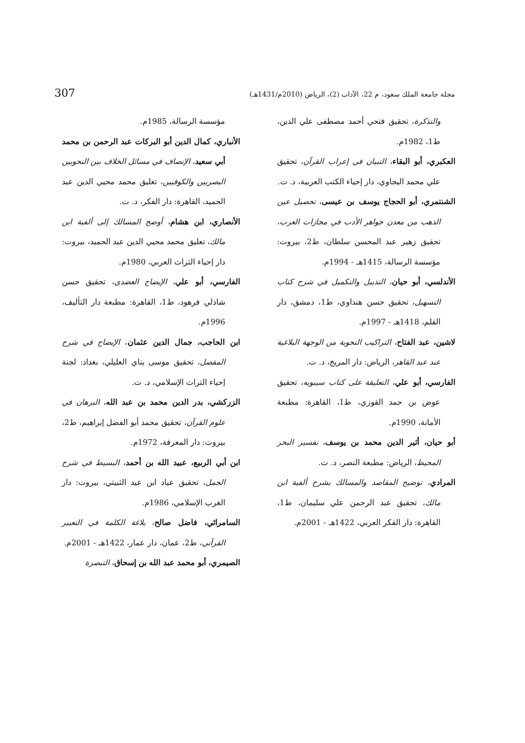مجلة جامعة الملك سعود، م 22، الآداب (2)، الرياض (2010م/1431هـ) 307
مؤسسة الرسالة، 1985م.
الأنباري، كمال الدين أبو البركات عبد الرحمن بن محمد أبي سعيد، الإنصاف في مسائل الخلاف بين النحويين البصريين والكوفيين، تعليق محمد محيي الدين عبد الحميد، القاهرة: دار الفكر، د. ت.
الأنصاري، ابن هشام، أوضح المسالك إلى ألفية ابن مالك، تعليق محمد محيي الدين عبد الحميد، بيروت: دار إحياء التراث العربي، 1980م.
الفارسي، أبو علي، الإيضاح العضدي، تحقيق حسن شاذلي فرهود، ط1، القاهرة: مطبعة دار التأليف، 1996م.
ابن الحاجب، جمال الدين عثمان، الإيضاح في شرح المفصل، تحقيق موسى بناي العليلي، بغداد: لجنة إحياء التراث الإسلامي، د. ت.
الزركشي، بدر الدين محمد بن عبد الله، البرهان في علوم القرآن، تحقيق محمد أبو الفضل إبراهيم، ط2، بيروت: دار المعرفة، 1972م.
ابن أبي الربيع، عبيد الله بن أحمد، البسيط في شرح الجمل، تحقيق عياد ابن عيد الثبيتي، بيروت: دار الغرب الإسلامي، 1986م.
السامرائي، فاضل صالح، بلاغة الكلمة في التعبير القرآني، ط2، عمان، دار عمار، 1422هـ - 2001م.
الصيمري، أبو محمد عبد الله بن إسحاق، التبصرة
والتذكرة، تحقيق فتحي أحمد مصطفى علي الدين، ط1، 1982م.
العكبري، أبو البقاء، التبيان في إعراب القرآن، تحقيق علي محمد البجاوي، دار إحياء الكتب العربية، د. ت.
الشنتمري، أبو الحجاج يوسف بن عيسى، تحصيل عين الذهب من معدن جواهر الأدب في مجازات العرب، تحقيق زهير عبد المحسن سلطان، ط2، بيروت: مؤسسة الرسالة، 1415هـ - 1994م.
الأندلسي، أبو حيان، التذييل والتكميل في شرح كتاب التسهيل، تحقيق حسن هنداوي، ط1، دمشق، دار القلم، 1418هـ - 1997م.
لاشين، عبد الفتاح، التراكيب النحوية من الوجهة البلاغية عند عبد القاهر، الرياض: دار المريخ، د. ت.
الفارسي، أبو علي، التعليقة على كتاب سيبويه، تحقيق عوض بن حمد القوزي، ط1، القاهرة: مطبعة الأمانة، 1990م.
أبو حيان، أثير الدين محمد بن يوسف، تفسير البحر المحيط، الرياض: مطبعة النصر، د. ت.
المرادي، توضيح المقاصد والمسالك بشرح ألفية ابن مالك، تحقيق عبد الرحمن علي سليمان، ط1، القاهرة: دار الفكر العربي، 1422هـ - 2001م.